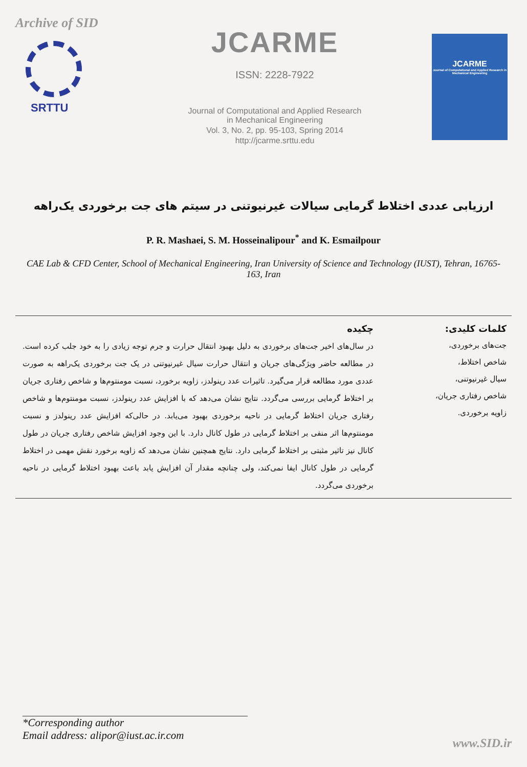Archive of SID
SRTTU
JCARME
ISSN: 2228-7922
Journal of Computational and Applied Research
in Mechanical Engineering
Vol. 3, No. 2, pp. 95-103, Spring 2014
http://jcarme.srttu.edu
JCARME
Journal of Computational and Applied Research in Mechanical Engineering
ارزیابی عددی اختلاط گرمایی سیالات غیرنیوتنی در سیتم های جت برخوردی یک‌راهه
P. R. Mashaei, S. M. Hosseinalipour<sup>*</sup> and K. Esmailpour
CAE Lab & CFD Center, School of Mechanical Engineering, Iran University of Science and Technology (IUST), Tehran, 16765-163, Iran
کلمات کلیدی:
جت‌های برخوردی،
شاخص اختلاط،
سیال غیرنیوتنی،
شاخص رفتاری جریان،
زاویه برخوردی.
چکیده
در سال‌های اخیر جت‌های برخوردی به دلیل بهبود انتقال حرارت و جرم توجه زیادی را به خود جلب کرده است. در مطالعه حاضر ویژگی‌های جریان و انتقال حرارت سیال غیرنیوتنی در یک جت برخوردی یک‌راهه به صورت عددی مورد مطالعه قرار می‌گیرد. تاثیرات عدد رینولدز، زاویه برخورد، نسبت مومنتوم‌ها و شاخص رفتاری جریان بر اختلاط گرمایی بررسی می‌گردد. نتایج نشان می‌دهد که با افزایش عدد رینولدز، نسبت مومنتوم‌ها و شاخص رفتاری جریان اختلاط گرمایی در ناحیه برخوردی بهبود می‌یابد. در حالی‌که افزایش عدد رینولدز و نسبت مومنتوم‌ها اثر منفی بر اختلاط گرمایی در طول کانال دارد. با این وجود افزایش شاخص رفتاری جریان در طول کانال نیز تاثیر مثبتی بر اختلاط گرمایی دارد. نتایج همچنین نشان می‌دهد که زاویه برخورد نقش مهمی در اختلاط گرمایی در طول کانال ایفا نمی‌کند، ولی چنانچه مقدار آن افزایش یابد باعث بهبود اختلاط گرمایی در ناحیه برخوردی می‌گردد.
*Corresponding author
Email address: alipor@iust.ac.ir.com
www.SID.ir